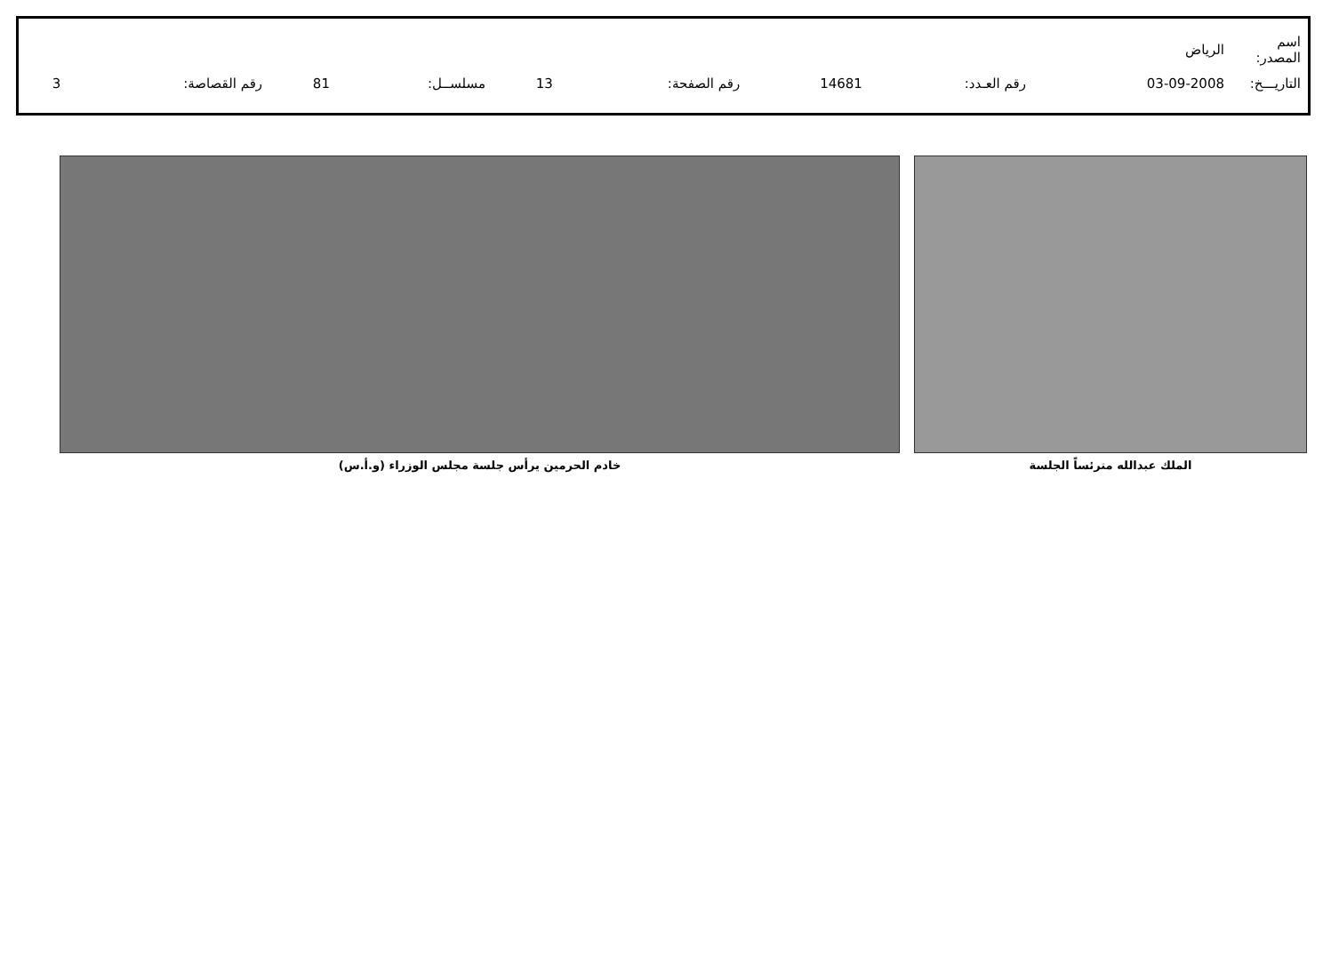| اسم المصدر: | الرياض | | | | | | | | |
| التاريـــخ: | 03-09-2008 | رقم العـدد: | 14681 | رقم الصفحة: | 13 | مسلســل: | 81 | رقم القصاصة: | 3 |
الملك عبدالله مترئساً الجلسة خادم الحرمين يرأس جلسة مجلس الوزراء (و.أ.س)